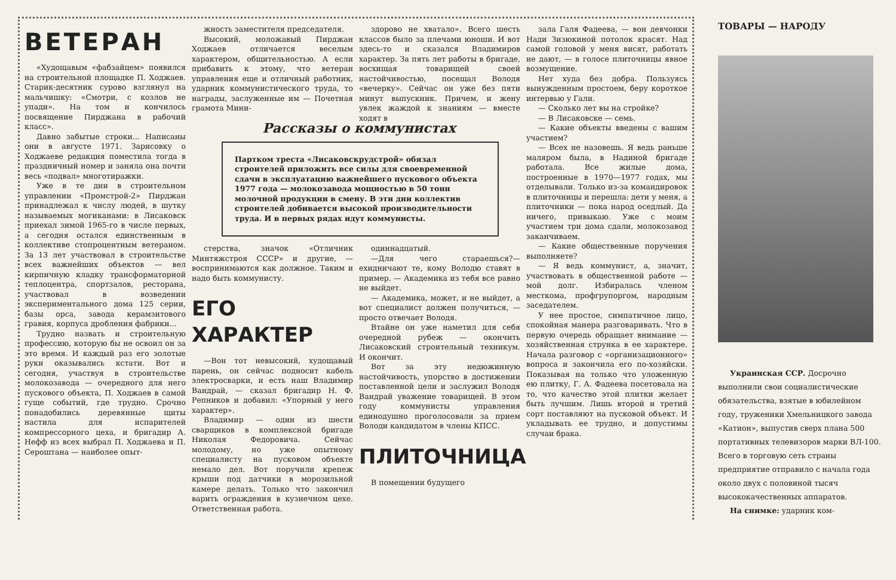ВЕТЕРАН
«Худощавым «фабзайцем» появился на строительной площадке П. Ходжаев. Старик-десятник сурово взглянул на мальчишку: «Смотри, с козлов не упади». На том и кончилось посвящение Пирджана в рабочий класс».
Давно забытые строки... Написаны они в августе 1971. Зарисовку о Ходжаеве редакция поместила тогда в праздничный номер и заняла она почти весь «подвал» многотиражки.
Уже в те дни в строительном управлении «Промстрой-2» Пирджан принадлежал к числу людей, в шутку называемых могиканами: в Лисаковск приехал зимой 1965-го в числе первых, а сегодня остался единственным в коллективе стопроцентным ветераном. За 13 лет участвовал в строительстве всех важнейших объектов — вел кирпичную кладку трансформаторной теплоцентра, спортзалов, ресторана, участвовал в возведении экспериментального дома 125 серии, базы орса, завода керамзитового гравия, корпуса дробления фабрики...
Трудно назвать и строительную профессию, которую бы не освоил он за это время. И каждый раз его золотые руки оказывались кстати. Вот и сегодня, участвуя в строительстве молокозавода — очередного для него пускового объекта, П. Ходжаев в самой гуще событий, где трудно. Срочно понадобились деревянные щиты настила для испарителей компрессорного цеха, и бригадир А. Нефф из всех выбрал П. Ходжаева и П. Сероштана — наиболее опыт-
жность заместителя председателя.
Высокий, моложавый Пирджан Ходжаев отличается веселым характером, общительностью. А если прибавить к этому, что ветеран управления еще и отличный работник, ударник коммунистического труда, то награды, заслуженные им — Почетная грамота Мини-
здорово не хватало». Всего шесть классов было за плечами юноши. И вот здесь-то и сказался Владимиров характер. За пять лет работы в бригаде, восхищая товарищей своей настойчивостью, посещал Володя «вечерку». Сейчас он уже без пяти минут выпускник. Причем, и жену увлек жаждой к знаниям — вместе ходят в
Рассказы о коммунистах
Партком треста «Лисаковскрудстрой» обязал строителей приложить все силы для своевременной сдачи в эксплуатацию важнейшего пускового объекта 1977 года — молокозавода мощностью в 50 тонн молочной продукции в смену. В эти дни коллектив строителей добивается высокой производительности труда. И в первых рядах идут коммунисты.
стерства, значок «Отличник Минтяжстроя СССР» и другие, — воспринимаются как должное. Таким и надо быть коммунисту.
ЕГО ХАРАКТЕР
—Вон тот невысокий, худощавый парень, он сейчас подносит кабель электросварки, и есть наш Владимир Вандрай, — сказал бригадир Н. Ф. Репников и добавил: «Упорный у него характер».
Владимир — один из шести сварщиков в комплексной бригаде Николая Федоровича. Сейчас молодому, но уже опытному специалисту на пусковом объекте немало дел. Вот поручили крепеж крыши под датчики в морозильной камере делать. Только что закончил варить ограждения в кузнечном цехе. Ответственная работа.
одиннадцатый.
—Для чего стараешься?— ехидничают те, кому Володю ставят в пример. — Академика из тебя все равно не выйдет.
— Академика, может, и не выйдет, а вот специалист должен получиться, — просто отвечает Володя.
Втайне он уже наметил для себя очередной рубеж — окончить Лисаковский строительный техникум. И окончит.
Вот за эту недюжинную настойчивость, упорство в достижении поставленной цели и заслужил Володя Вандрай уважение товарищей. В этом году коммунисты управления единодушно проголосовали за прием Володи кандидатом в члены КПСС.
ПЛИТОЧНИЦА
В помещении будущего
зала Галя Фадеева, — вон девчонки Нади Зизюкиной потолок красят. Над самой головой у меня висят, работать не дают, — в голосе плиточницы явное возмущение.
Нет худа без добра. Пользуясь вынужденным простоем, беру короткое интервью у Гали.
— Сколько лет вы на стройке?
— В Лисаковске — семь.
— Какие объекты введены с вашим участием?
— Всех не назовешь. Я ведь раньше маляром была, в Надиной бригаде работала. Все жилые дома, построенные в 1970—1977 годах, мы отделывали. Только из-за командировок в плиточницы и перешла: дети у меня, а плиточники — пока народ оседлый. Да ничего, привыкаю. Уже с моим участием три дома сдали, молокозавод заканчиваем.
— Какие общественные поручения выполняете?
— Я ведь коммунист, а, значит, участвовать в общественной работе — мой долг. Избиралась членом месткома, профгрупоргом, народным заседателем.
У нее простое, симпатичное лицо, спокойная манера разговаривать. Что в первую очередь обращает внимание — хозяйственная струнка в ее характере. Начала разговор с «организационного» вопроса и закончила его по-хозяйски. Показывая на только что уложенную ею плитку, Г. А. Фадеева посетовала на то, что качество этой плитки желает быть лучшим. Лишь второй и третий сорт поставляют на пусковой объект. И укладывать ее трудно, и допустимы случаи брака.
ТОВАРЫ — НАРОДУ
Украинская ССР. Досрочно выполнили свои социалистические обязательства, взятые в юбилейном году, труженики Хмельницкого завода «Катион», выпустив сверх плана 500 портативных телевизоров марки ВЛ-100. Всего в торговую сеть страны предприятие отправило с начала года около двух с половиной тысяч высококачественных аппаратов.
На снимке: ударник ком-